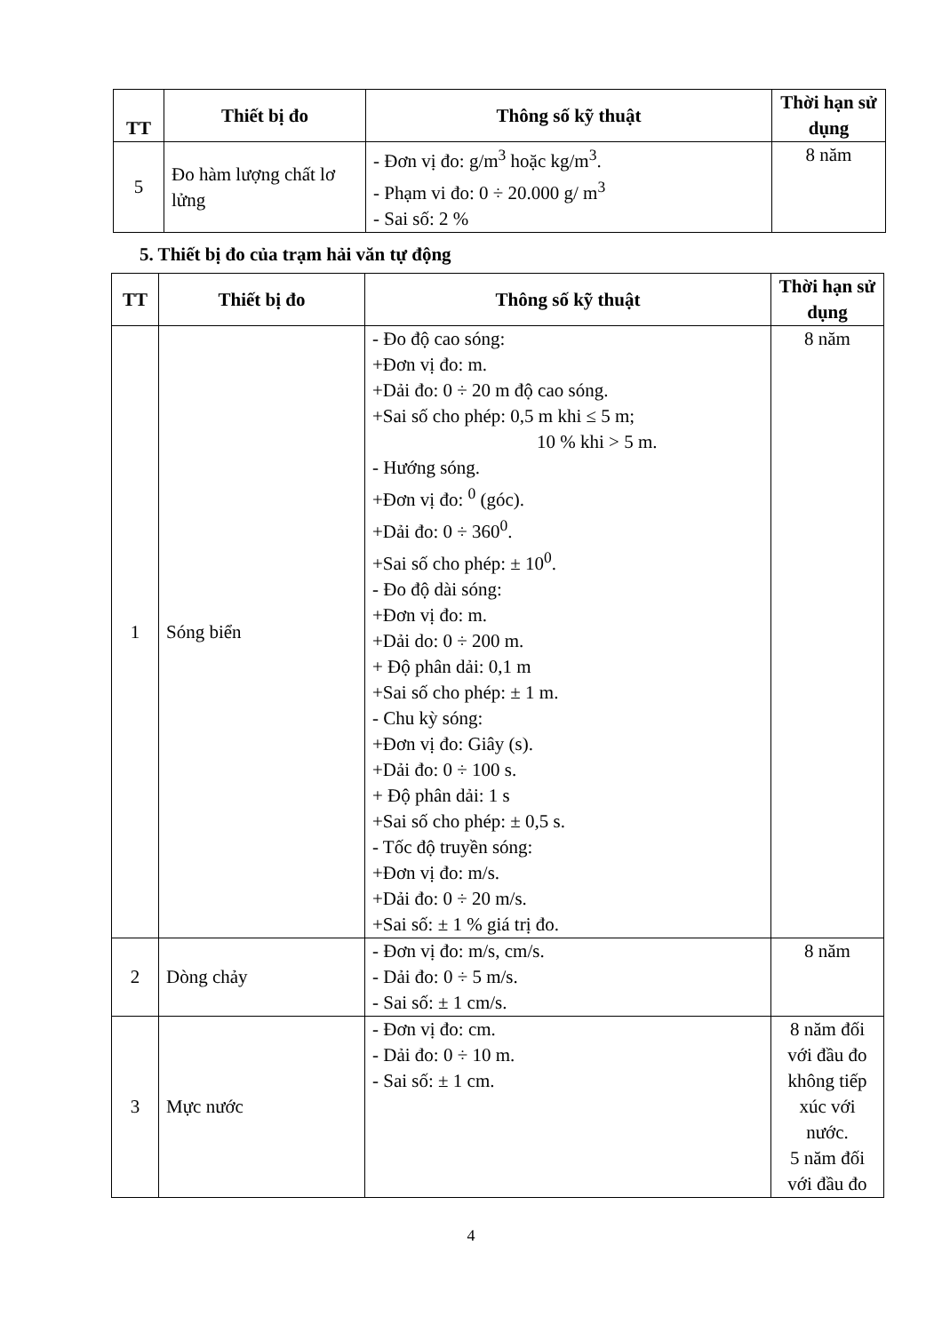| TT | Thiết bị đo | Thông số kỹ thuật | Thời hạn sử dụng |
| --- | --- | --- | --- |
| 5 | Đo hàm lượng chất lơ lửng | - Đơn vị đo: g/m<sup>3</sup> hoặc kg/m<sup>3</sup>. - Phạm vi đo: 0 ÷ 20.000 g/ m<sup>3</sup> - Sai số: 2 % | 8 năm |
5. Thiết bị đo của trạm hải văn tự động
| TT | Thiết bị đo | Thông số kỹ thuật | Thời hạn sử dụng |
| --- | --- | --- | --- |
| 1 | Sóng biển | - Đo độ cao sóng: +Đơn vị đo: m. +Dải đo: 0 ÷ 20 m độ cao sóng. +Sai số cho phép: 0,5 m khi ≤ 5 m; 10 % khi > 5 m. - Hướng sóng. +Đơn vị đo: <sup>0</sup> (góc). +Dải đo: 0 ÷ 360<sup>0</sup>. +Sai số cho phép: ± 10<sup>0</sup>. - Đo độ dài sóng: +Đơn vị đo: m. +Dải do: 0 ÷ 200 m. + Độ phân dải: 0,1 m +Sai số cho phép: ± 1 m. - Chu kỳ sóng: +Đơn vị đo: Giây (s). +Dải đo: 0 ÷ 100 s. + Độ phân dải: 1 s +Sai số cho phép: ± 0,5 s. - Tốc độ truyền sóng: +Đơn vị đo: m/s. +Dải đo: 0 ÷ 20 m/s. +Sai số: ± 1 % giá trị đo. | 8 năm |
| 2 | Dòng chảy | - Đơn vị đo: m/s, cm/s. - Dải đo: 0 ÷ 5 m/s. - Sai số: ± 1 cm/s. | 8 năm |
| 3 | Mực nước | - Đơn vị đo: cm. - Dải đo: 0 ÷ 10 m. - Sai số: ± 1 cm. | 8 năm đối với đầu đo không tiếp xúc với nước. 5 năm đối với đầu đo |
4